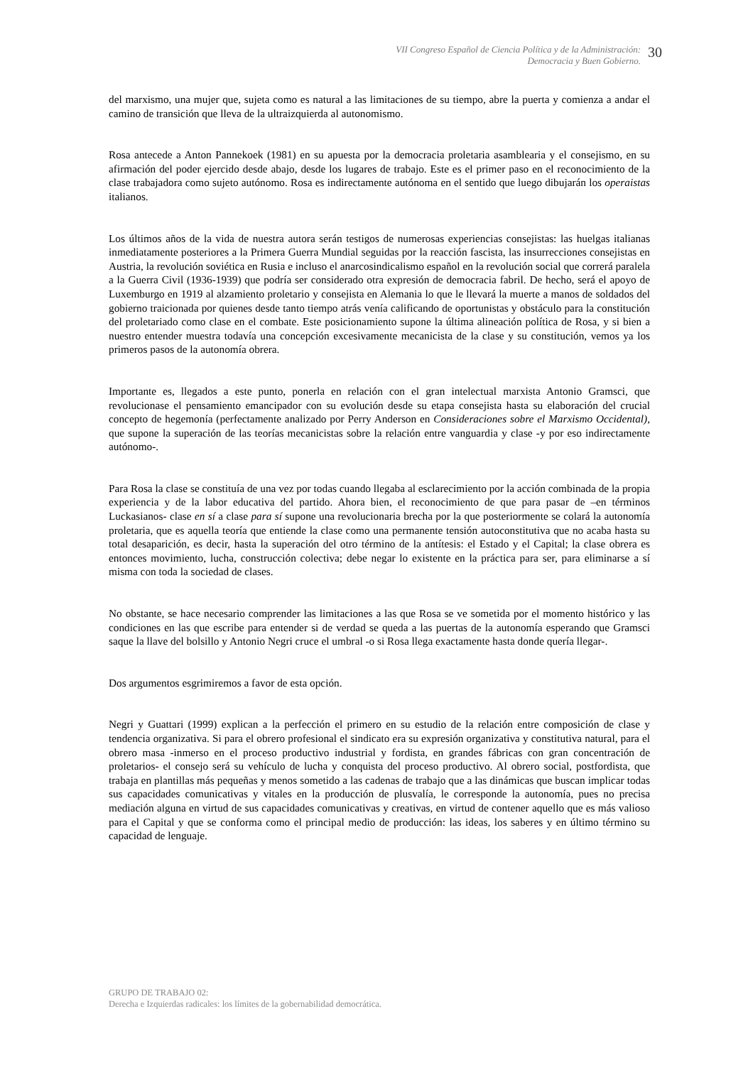VII Congreso Español de Ciencia Política y de la Administración:
Democracia y Buen Gobierno.
30
del marxismo, una mujer que, sujeta como es natural a las limitaciones de su tiempo, abre la puerta y comienza a andar el camino de transición que lleva de la ultraizquierda al autonomismo.
Rosa antecede a Anton Pannekoek (1981) en su apuesta por la democracia proletaria asamblearia y el consejismo, en su afirmación del poder ejercido desde abajo, desde los lugares de trabajo. Este es el primer paso en el reconocimiento de la clase trabajadora como sujeto autónomo. Rosa es indirectamente autónoma en el sentido que luego dibujarán los operaistas italianos.
Los últimos años de la vida de nuestra autora serán testigos de numerosas experiencias consejistas: las huelgas italianas inmediatamente posteriores a la Primera Guerra Mundial seguidas por la reacción fascista, las insurrecciones consejistas en Austria, la revolución soviética en Rusia e incluso el anarcosindicalismo español en la revolución social que correrá paralela a la Guerra Civil (1936-1939) que podría ser considerado otra expresión de democracia fabril. De hecho, será el apoyo de Luxemburgo en 1919 al alzamiento proletario y consejista en Alemania lo que le llevará la muerte a manos de soldados del gobierno traicionada por quienes desde tanto tiempo atrás venía calificando de oportunistas y obstáculo para la constitución del proletariado como clase en el combate. Este posicionamiento supone la última alineación política de Rosa, y si bien a nuestro entender muestra todavía una concepción excesivamente mecanicista de la clase y su constitución, vemos ya los primeros pasos de la autonomía obrera.
Importante es, llegados a este punto, ponerla en relación con el gran intelectual marxista Antonio Gramsci, que revolucionase el pensamiento emancipador con su evolución desde su etapa consejista hasta su elaboración del crucial concepto de hegemonía (perfectamente analizado por Perry Anderson en Consideraciones sobre el Marxismo Occidental), que supone la superación de las teorías mecanicistas sobre la relación entre vanguardia y clase -y por eso indirectamente autónomo-.
Para Rosa la clase se constituía de una vez por todas cuando llegaba al esclarecimiento por la acción combinada de la propia experiencia y de la labor educativa del partido. Ahora bien, el reconocimiento de que para pasar de –en términos Luckasianos- clase en sí a clase para sí supone una revolucionaria brecha por la que posteriormente se colará la autonomía proletaria, que es aquella teoría que entiende la clase como una permanente tensión autoconstitutiva que no acaba hasta su total desaparición, es decir, hasta la superación del otro término de la antítesis: el Estado y el Capital; la clase obrera es entonces movimiento, lucha, construcción colectiva; debe negar lo existente en la práctica para ser, para eliminarse a sí misma con toda la sociedad de clases.
No obstante, se hace necesario comprender las limitaciones a las que Rosa se ve sometida por el momento histórico y las condiciones en las que escribe para entender si de verdad se queda a las puertas de la autonomía esperando que Gramsci saque la llave del bolsillo y Antonio Negri cruce el umbral -o si Rosa llega exactamente hasta donde quería llegar-.
Dos argumentos esgrimiremos a favor de esta opción.
Negri y Guattari (1999) explican a la perfección el primero en su estudio de la relación entre composición de clase y tendencia organizativa. Si para el obrero profesional el sindicato era su expresión organizativa y constitutiva natural, para el obrero masa -inmerso en el proceso productivo industrial y fordista, en grandes fábricas con gran concentración de proletarios- el consejo será su vehículo de lucha y conquista del proceso productivo. Al obrero social, postfordista, que trabaja en plantillas más pequeñas y menos sometido a las cadenas de trabajo que a las dinámicas que buscan implicar todas sus capacidades comunicativas y vitales en la producción de plusvalía, le corresponde la autonomía, pues no precisa mediación alguna en virtud de sus capacidades comunicativas y creativas, en virtud de contener aquello que es más valioso para el Capital y que se conforma como el principal medio de producción: las ideas, los saberes y en último término su capacidad de lenguaje.
GRUPO DE TRABAJO 02:
Derecha e Izquierdas radicales: los límites de la gobernabilidad democrática.